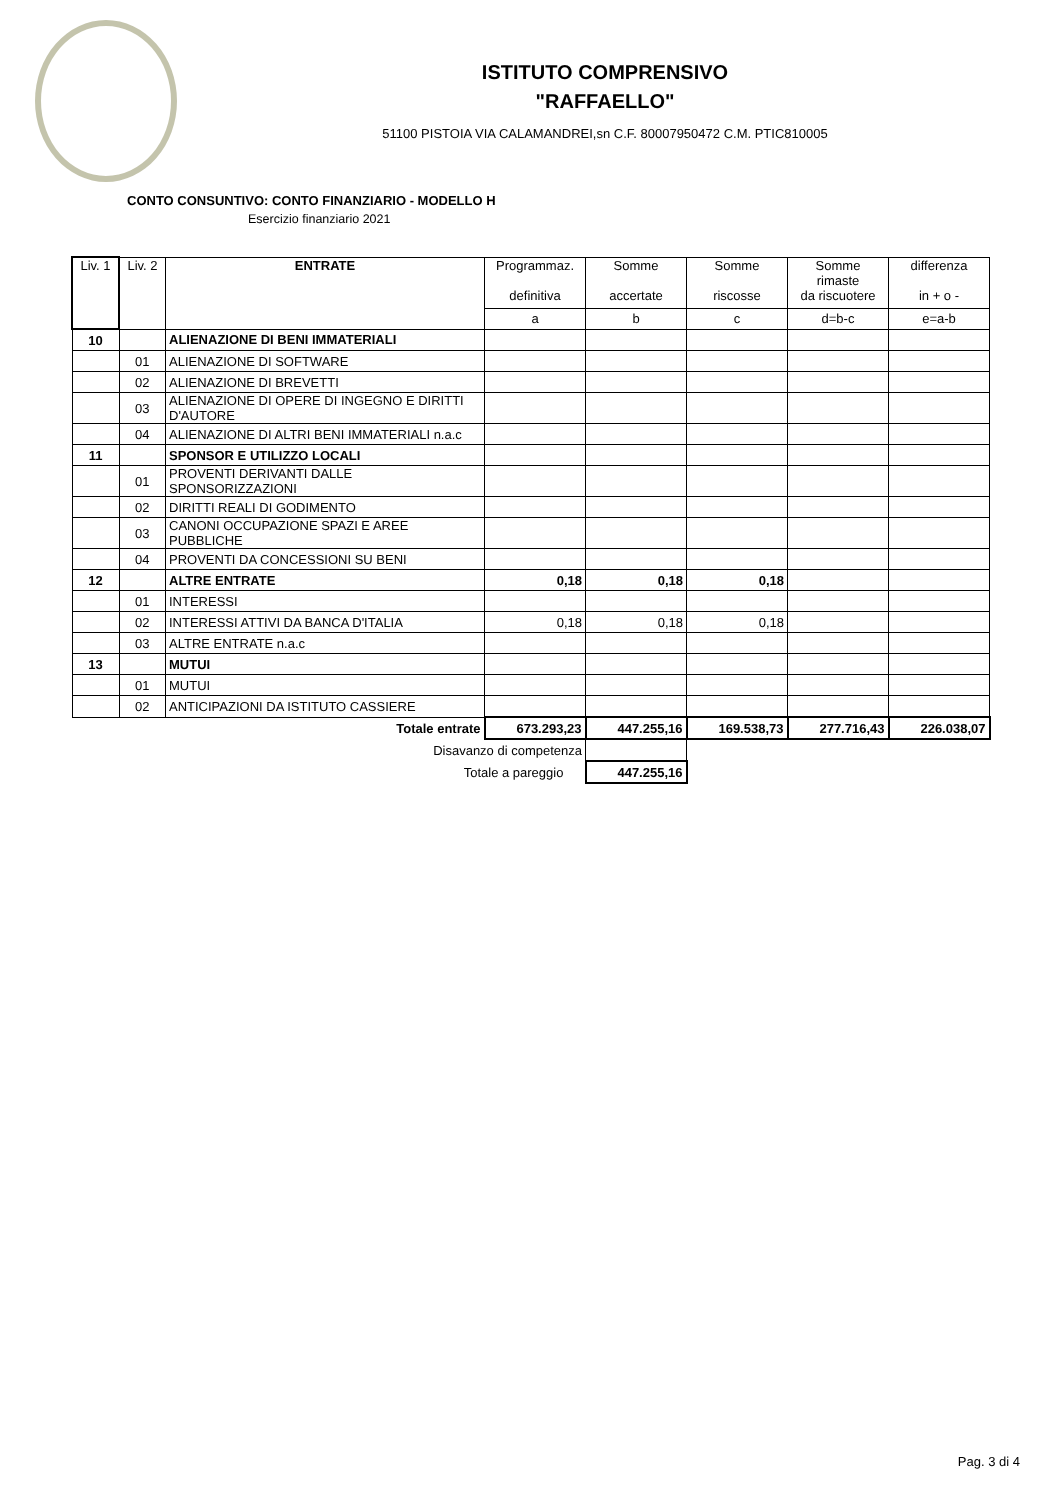ISTITUTO COMPRENSIVO
"RAFFAELLO"
51100 PISTOIA VIA CALAMANDREI,sn C.F. 80007950472 C.M. PTIC810005
CONTO CONSUNTIVO: CONTO FINANZIARIO - MODELLO H
Esercizio finanziario 2021
| Liv. 1 | Liv. 2 | ENTRATE | Programmaz. definitiva | Somme accertate | Somme riscosse | Somme rimaste da riscuotere | differenza in + o - |
| --- | --- | --- | --- | --- | --- | --- | --- |
| | | | a | b | c | d=b-c | e=a-b |
| 10 | | ALIENAZIONE DI BENI IMMATERIALI | | | | | |
| | 01 | ALIENAZIONE DI SOFTWARE | | | | | |
| | 02 | ALIENAZIONE DI BREVETTI | | | | | |
| | 03 | ALIENAZIONE DI OPERE DI INGEGNO E DIRITTI D'AUTORE | | | | | |
| | 04 | ALIENAZIONE DI ALTRI BENI IMMATERIALI n.a.c | | | | | |
| 11 | | SPONSOR E UTILIZZO LOCALI | | | | | |
| | 01 | PROVENTI DERIVANTI DALLE SPONSORIZZAZIONI | | | | | |
| | 02 | DIRITTI REALI DI GODIMENTO | | | | | |
| | 03 | CANONI OCCUPAZIONE SPAZI E AREE PUBBLICHE | | | | | |
| | 04 | PROVENTI DA CONCESSIONI SU BENI | | | | | |
| 12 | | ALTRE ENTRATE | 0,18 | 0,18 | 0,18 | | |
| | 01 | INTERESSI | | | | | |
| | 02 | INTERESSI ATTIVI DA BANCA D'ITALIA | 0,18 | 0,18 | 0,18 | | |
| | 03 | ALTRE ENTRATE n.a.c | | | | | |
| 13 | | MUTUI | | | | | |
| | 01 | MUTUI | | | | | |
| | 02 | ANTICIPAZIONI DA ISTITUTO CASSIERE | | | | | |
| Totale entrate | | | 673.293,23 | 447.255,16 | 169.538,73 | 277.716,43 | 226.038,07 |
| Disavanzo di competenza | | | | | | | |
| Totale a pareggio | | | | 447.255,16 | | | |
Pag. 3 di 4